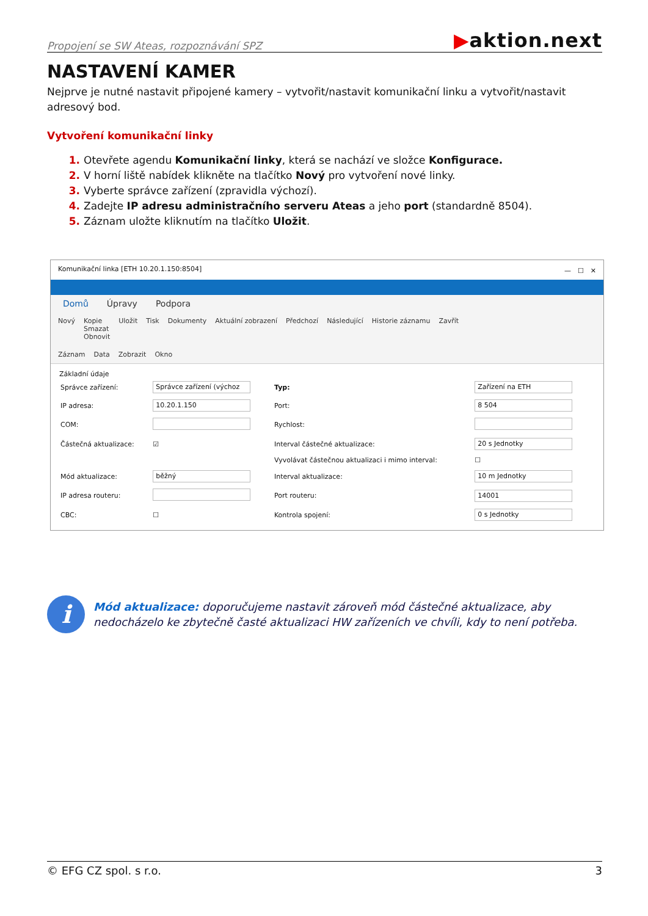Propojení se SW Ateas, rozpoznávání SPZ
▶aktion.next
NASTAVENÍ KAMER
Nejprve je nutné nastavit připojené kamery – vytvořit/nastavit komunikační linku a vytvořit/nastavit adresový bod.
Vytvoření komunikační linky
Otevřete agendu Komunikační linky, která se nachází ve složce Konfigurace.
V horní liště nabídek klikněte na tlačítko Nový pro vytvoření nové linky.
Vyberte správce zařízení (zpravidla výchozí).
Zadejte IP adresu administračního serveru Ateas a jeho port (standardně 8504).
Záznam uložte kliknutím na tlačítko Uložit.
Komunikační linka [ETH 10.20.1.150:8504] —　☐　✕
Domů Úpravy Podpora
Nový Kopie
Smazat
Obnovit Uložit Tisk Dokumenty Aktuální zobrazení Předchozí Následující Historie záznamu Zavřít
Záznam Data Zobrazit Okno
Základní údaje
| Správce zařízení: | Správce zařízení (výchoz | Typ: | Zařízení na ETH |
| IP adresa: | 10.20.1.150 | Port: | 8 504 |
| COM: | | Rychlost: | |
| Částečná aktualizace: | ☑ | Interval částečné aktualizace: | 20 s Jednotky |
| | | Vyvolávat částečnou aktualizaci i mimo interval: | ☐ |
| Mód aktualizace: | běžný | Interval aktualizace: | 10 m Jednotky |
| IP adresa routeru: | | Port routeru: | 14001 |
| CBC: | ☐ | Kontrola spojení: | 0 s Jednotky |
i
Mód aktualizace: doporučujeme nastavit zároveň mód částečné aktualizace, aby nedocházelo ke zbytečně časté aktualizaci HW zařízeních ve chvíli, kdy to není potřeba.
© EFG CZ spol. s r.o. 3